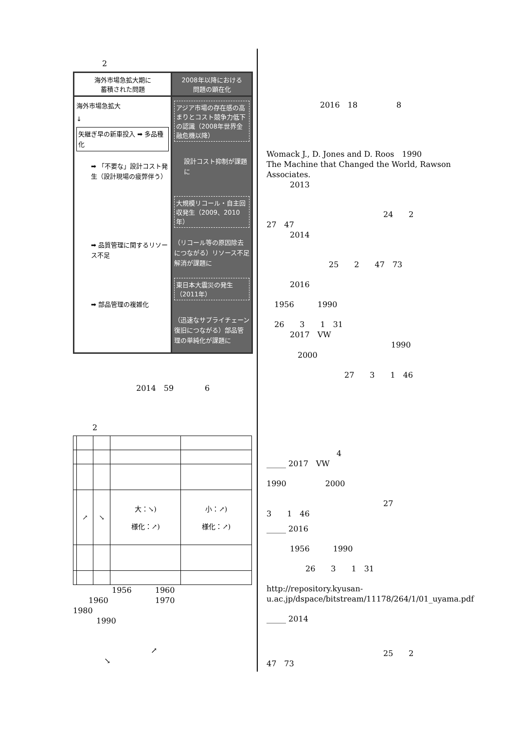2
海外市場急拡大期に
蓄積された問題
海外市場急拡大
↓
矢継ぎ早の新車投入 ➡ 多品種化
➡ 「不要な」設計コスト発生（設計現場の疲弊伴う）
➡ 品質管理に関するリソース不足
➡ 部品管理の複雑化
2008年以降における
問題の顕在化
アジア市場の存在感の高まりとコスト競争力低下の認識（2008年世界金融危機以降）
設計コスト抑制が課題に
大規模リコール・自主回収発生（2009、2010年）
（リコール等の原因除去につながる）リソース不足解消が課題に
東日本大震災の発生（2011年）
（迅速なサプライチェーン復旧につながる）部品管理の単純化が課題に
2014　59　　　　6
2
| | ↗ | ↘ | 大：↘) 様化：↗) | 小：↗) 様化：↗) |
　　　　　1956　　　1960
　　1960　　　　　　1970
1980
　　　1990
　　　　　　　　　　↗
　　　　↘
2016　18　　　　　8
Womack J., D. Jones and D. Roos　1990
The Machine that Changed the World, Rawson Associates.
　　　2013
　　　　　　　　　　　　　　　24　　2
27　47
　　　2014
　　　　　　　　25　　2　　47　73
　　　2016
　1956　　　1990
　26　　3　　1　31
　　　2017　VW
　　　　　　　　　　　　　　　　1990
　　　　2000
　　　　　　　　　　27　　3　　1　46
　　　　　　　　　4
_____ 2017　VW
1990　　　　　2000
　　　　　　　　　　　　　　　27
3　　1　46
_____ 2016
　　　1956　　　1990
　　　　　26　　3　　1　31
http://repository.kyusan-u.ac.jp/dspace/bitstream/11178/264/1/01_uyama.pdf
_____ 2014
　　　　　　　　　　　　　　　25　　2
47　73